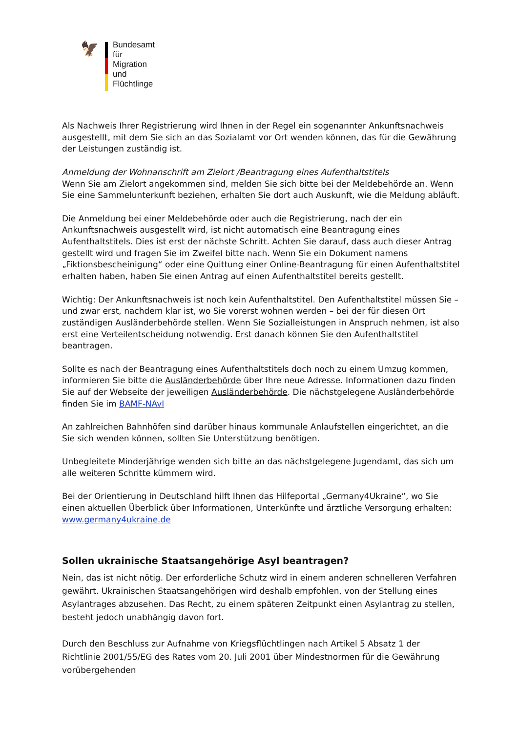🦅
Bundesamt
für Migration
und Flüchtlinge
Als Nachweis Ihrer Registrierung wird Ihnen in der Regel ein sogenannter Ankunftsnachweis ausgestellt, mit dem Sie sich an das Sozialamt vor Ort wenden können, das für die Gewährung der Leistungen zuständig ist.
Anmeldung der Wohnanschrift am Zielort /Beantragung eines Aufenthaltstitels
Wenn Sie am Zielort angekommen sind, melden Sie sich bitte bei der Meldebehörde an. Wenn Sie eine Sammelunterkunft beziehen, erhalten Sie dort auch Auskunft, wie die Meldung abläuft.
Die Anmeldung bei einer Meldebehörde oder auch die Registrierung, nach der ein Ankunftsnachweis ausgestellt wird, ist nicht automatisch eine Beantragung eines Aufenthaltstitels. Dies ist erst der nächste Schritt. Achten Sie darauf, dass auch dieser Antrag gestellt wird und fragen Sie im Zweifel bitte nach. Wenn Sie ein Dokument namens „Fiktionsbescheinigung“ oder eine Quittung einer Online-Beantragung für einen Aufenthaltstitel erhalten haben, haben Sie einen Antrag auf einen Aufenthaltstitel bereits gestellt.
Wichtig: Der Ankunftsnachweis ist noch kein Aufenthaltstitel. Den Aufenthaltstitel müssen Sie – und zwar erst, nachdem klar ist, wo Sie vorerst wohnen werden – bei der für diesen Ort zuständigen Ausländerbehörde stellen. Wenn Sie Sozialleistungen in Anspruch nehmen, ist also erst eine Verteilentscheidung notwendig. Erst danach können Sie den Aufenthaltstitel beantragen.
Sollte es nach der Beantragung eines Aufenthaltstitels doch noch zu einem Umzug kommen, informieren Sie bitte die Ausländerbehörde über Ihre neue Adresse. Informationen dazu finden Sie auf der Webseite der jeweiligen Ausländerbehörde. Die nächstgelegene Ausländerbehörde finden Sie im BAMF-NAvI
An zahlreichen Bahnhöfen sind darüber hinaus kommunale Anlaufstellen eingerichtet, an die Sie sich wenden können, sollten Sie Unterstützung benötigen.
Unbegleitete Minderjährige wenden sich bitte an das nächstgelegene Jugendamt, das sich um alle weiteren Schritte kümmern wird.
Bei der Orientierung in Deutschland hilft Ihnen das Hilfeportal „Germany4Ukraine“, wo Sie einen aktuellen Überblick über Informationen, Unterkünfte und ärztliche Versorgung erhalten:
www.germany4ukraine.de
Sollen ukrainische Staatsangehörige Asyl beantragen?
Nein, das ist nicht nötig. Der erforderliche Schutz wird in einem anderen schnelleren Verfahren gewährt. Ukrainischen Staatsangehörigen wird deshalb empfohlen, von der Stellung eines Asylantrages abzusehen. Das Recht, zu einem späteren Zeitpunkt einen Asylantrag zu stellen, besteht jedoch unabhängig davon fort.
Durch den Beschluss zur Aufnahme von Kriegsflüchtlingen nach Artikel 5 Absatz 1 der Richtlinie 2001/55/EG des Rates vom 20. Juli 2001 über Mindestnormen für die Gewährung vorübergehenden